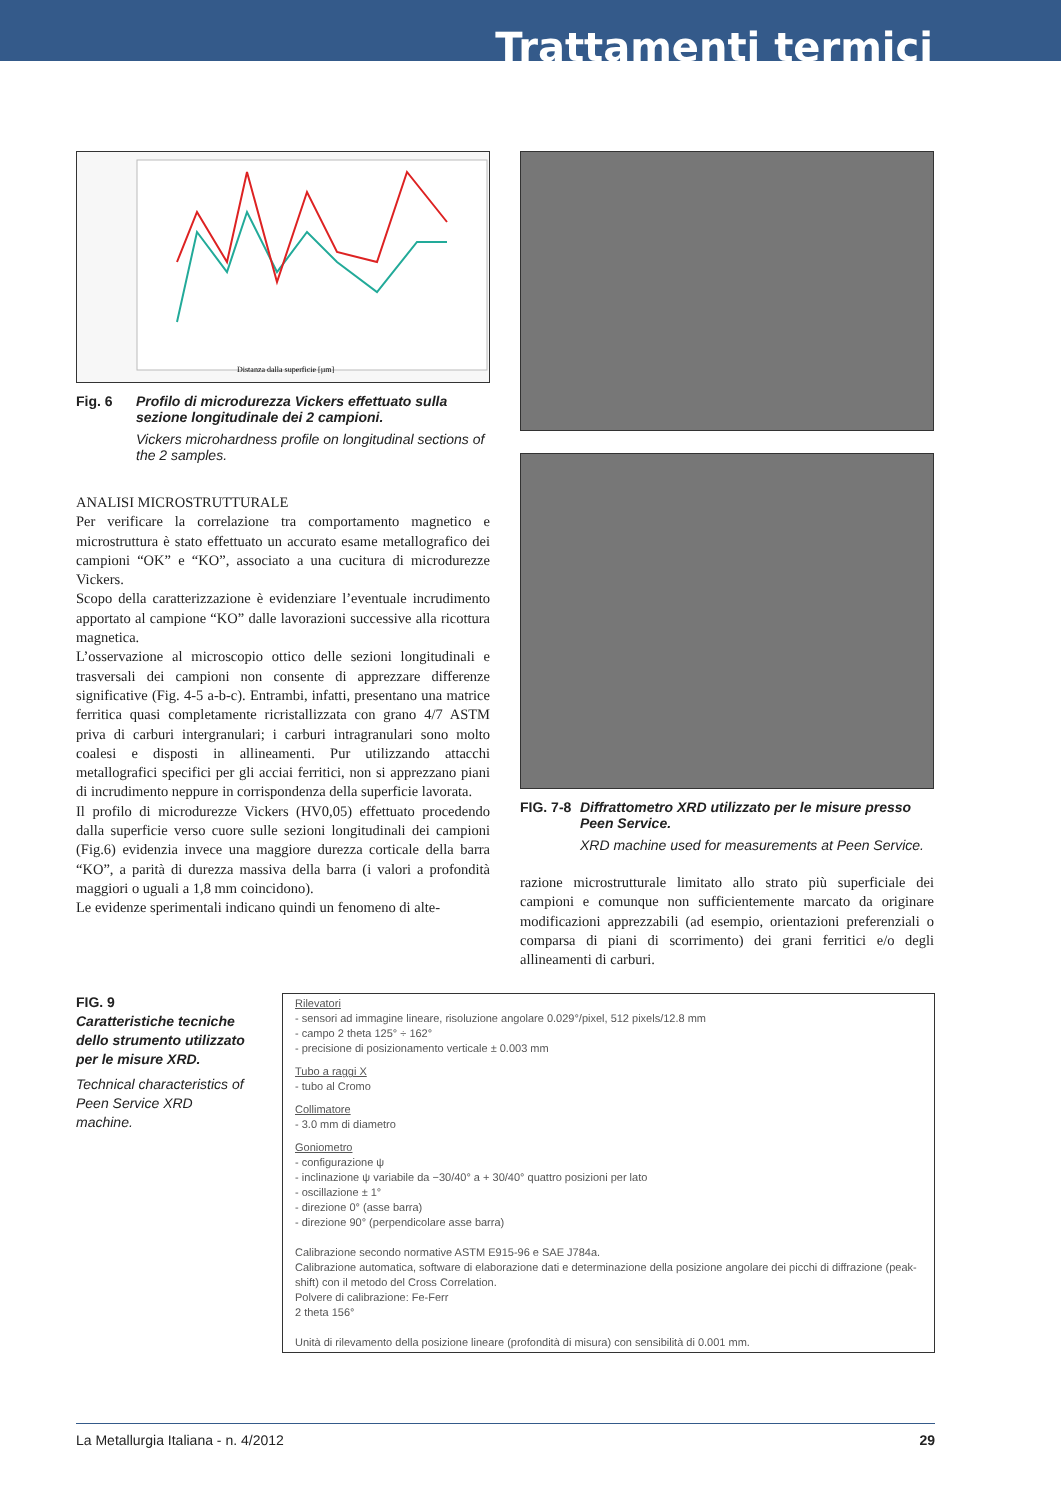Trattamenti termici
Distanza dalla superficie [µm]
Fig. 6 Profilo di microdurezza Vickers effettuato sulla sezione longitudinale dei 2 campioni.
Vickers microhardness profile on longitudinal sections of the 2 samples.
ANALISI MICROSTRUTTURALE
Per verificare la correlazione tra comportamento magnetico e microstruttura è stato effettuato un accurato esame metallografico dei campioni “OK” e “KO”, associato a una cucitura di microdurezze Vickers.
Scopo della caratterizzazione è evidenziare l’eventuale incrudimento apportato al campione “KO” dalle lavorazioni successive alla ricottura magnetica.
L’osservazione al microscopio ottico delle sezioni longitudinali e trasversali dei campioni non consente di apprezzare differenze significative (Fig. 4-5 a-b-c). Entrambi, infatti, presentano una matrice ferritica quasi completamente ricristallizzata con grano 4/7 ASTM priva di carburi intergranulari; i carburi intragranulari sono molto coalesi e disposti in allineamenti. Pur utilizzando attacchi metallografici specifici per gli acciai ferritici, non si apprezzano piani di incrudimento neppure in corrispondenza della superficie lavorata.
Il profilo di microdurezze Vickers (HV0,05) effettuato procedendo dalla superficie verso cuore sulle sezioni longitudinali dei campioni (Fig.6) evidenzia invece una maggiore durezza corticale della barra “KO”, a parità di durezza massiva della barra (i valori a profondità maggiori o uguali a 1,8 mm coincidono).
Le evidenze sperimentali indicano quindi un fenomeno di alte-
FIG. 7-8 Diffrattometro XRD utilizzato per le misure presso Peen Service.
XRD machine used for measurements at Peen Service.
razione microstrutturale limitato allo strato più superficiale dei campioni e comunque non sufficientemente marcato da originare modificazioni apprezzabili (ad esempio, orientazioni preferenziali o comparsa di piani di scorrimento) dei grani ferritici e/o degli allineamenti di carburi.
FIG. 9
Caratteristiche tecniche dello strumento utilizzato per le misure XRD.
Technical characteristics of Peen Service XRD machine.
Rilevatori
- sensori ad immagine lineare, risoluzione angolare 0.029°/pixel, 512 pixels/12.8 mm
- campo 2 theta 125° ÷ 162°
- precisione di posizionamento verticale ± 0.003 mm
Tubo a raggi X
- tubo al Cromo
Collimatore
- 3.0 mm di diametro
Goniometro
- configurazione ψ
- inclinazione ψ variabile da −30/40° a + 30/40° quattro posizioni per lato
- oscillazione ± 1°
- direzione 0° (asse barra)
- direzione 90° (perpendicolare asse barra)
Calibrazione secondo normative ASTM E915-96 e SAE J784a.
Calibrazione automatica, software di elaborazione dati e determinazione della posizione angolare dei picchi di diffrazione (peak-shift) con il metodo del Cross Correlation.
Polvere di calibrazione: Fe-Ferr
2 theta 156°
Unità di rilevamento della posizione lineare (profondità di misura) con sensibilità di 0.001 mm.
La Metallurgia Italiana - n. 4/2012 29